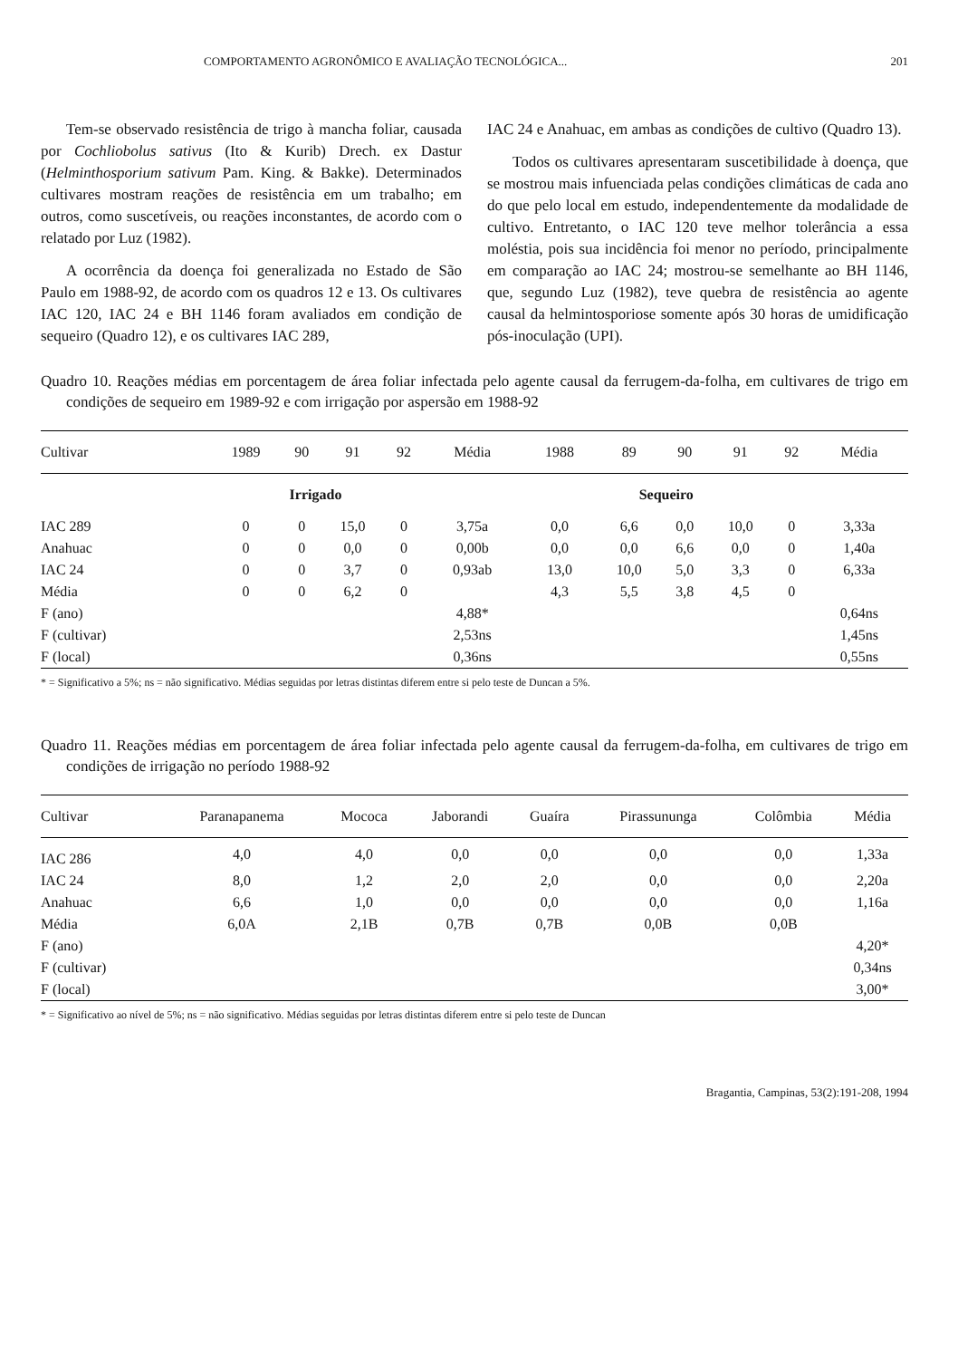COMPORTAMENTO AGRONÔMICO E AVALIAÇÃO TECNOLÓGICA... 201
Tem-se observado resistência de trigo à mancha foliar, causada por Cochliobolus sativus (Ito & Kurib) Drech. ex Dastur (Helminthosporium sativum Pam. King. & Bakke). Determinados cultivares mostram reações de resistência em um trabalho; em outros, como suscetíveis, ou reações inconstantes, de acordo com o relatado por Luz (1982).
A ocorrência da doença foi generalizada no Estado de São Paulo em 1988-92, de acordo com os quadros 12 e 13. Os cultivares IAC 120, IAC 24 e BH 1146 foram avaliados em condição de sequeiro (Quadro 12), e os cultivares IAC 289,
IAC 24 e Anahuac, em ambas as condições de cultivo (Quadro 13).
Todos os cultivares apresentaram suscetibilidade à doença, que se mostrou mais infuenciada pelas condições climáticas de cada ano do que pelo local em estudo, independentemente da modalidade de cultivo. Entretanto, o IAC 120 teve melhor tolerância a essa moléstia, pois sua incidência foi menor no período, principalmente em comparação ao IAC 24; mostrou-se semelhante ao BH 1146, que, segundo Luz (1982), teve quebra de resistência ao agente causal da helmintosporiose somente após 30 horas de umidificação pós-inoculação (UPI).
Quadro 10. Reações médias em porcentagem de área foliar infectada pelo agente causal da ferrugem-da-folha, em cultivares de trigo em condições de sequeiro em 1989-92 e com irrigação por aspersão em 1988-92
| Cultivar | 1989 | 90 | 91 | 92 | Média | 1988 | 89 | 90 | 91 | 92 | Média |
| --- | --- | --- | --- | --- | --- | --- | --- | --- | --- | --- | --- |
| | Irrigado | | | | | Sequeiro | | | | | |
| IAC 289 | 0 | 0 | 15,0 | 0 | 3,75a | 0,0 | 6,6 | 0,0 | 10,0 | 0 | 3,33a |
| Anahuac | 0 | 0 | 0,0 | 0 | 0,00b | 0,0 | 0,0 | 6,6 | 0,0 | 0 | 1,40a |
| IAC 24 | 0 | 0 | 3,7 | 0 | 0,93ab | 13,0 | 10,0 | 5,0 | 3,3 | 0 | 6,33a |
| Média | 0 | 0 | 6,2 | 0 | | 4,3 | 5,5 | 3,8 | 4,5 | 0 | |
| F (ano) | | | | | 4,88* | | | | | | 0,64ns |
| F (cultivar) | | | | | 2,53ns | | | | | | 1,45ns |
| F (local) | | | | | 0,36ns | | | | | | 0,55ns |
* = Significativo a 5%; ns = não significativo. Médias seguidas por letras distintas diferem entre si pelo teste de Duncan a 5%.
Quadro 11. Reações médias em porcentagem de área foliar infectada pelo agente causal da ferrugem-da-folha, em cultivares de trigo em condições de irrigação no período 1988-92
| Cultivar | Paranapanema | Mococa | Jaborandi | Guaíra | Pirassununga | Colômbia | Média |
| --- | --- | --- | --- | --- | --- | --- | --- |
| IAC 286 | 4,0 | 4,0 | 0,0 | 0,0 | 0,0 | 0,0 | 1,33a |
| IAC 24 | 8,0 | 1,2 | 2,0 | 2,0 | 0,0 | 0,0 | 2,20a |
| Anahuac | 6,6 | 1,0 | 0,0 | 0,0 | 0,0 | 0,0 | 1,16a |
| Média | 6,0A | 2,1B | 0,7B | 0,7B | 0,0B | 0,0B | |
| F (ano) | | | | | | | 4,20* |
| F (cultivar) | | | | | | | 0,34ns |
| F (local) | | | | | | | 3,00* |
* = Significativo ao nível de 5%; ns = não significativo. Médias seguidas por letras distintas diferem entre si pelo teste de Duncan
Bragantia, Campinas, 53(2):191-208, 1994